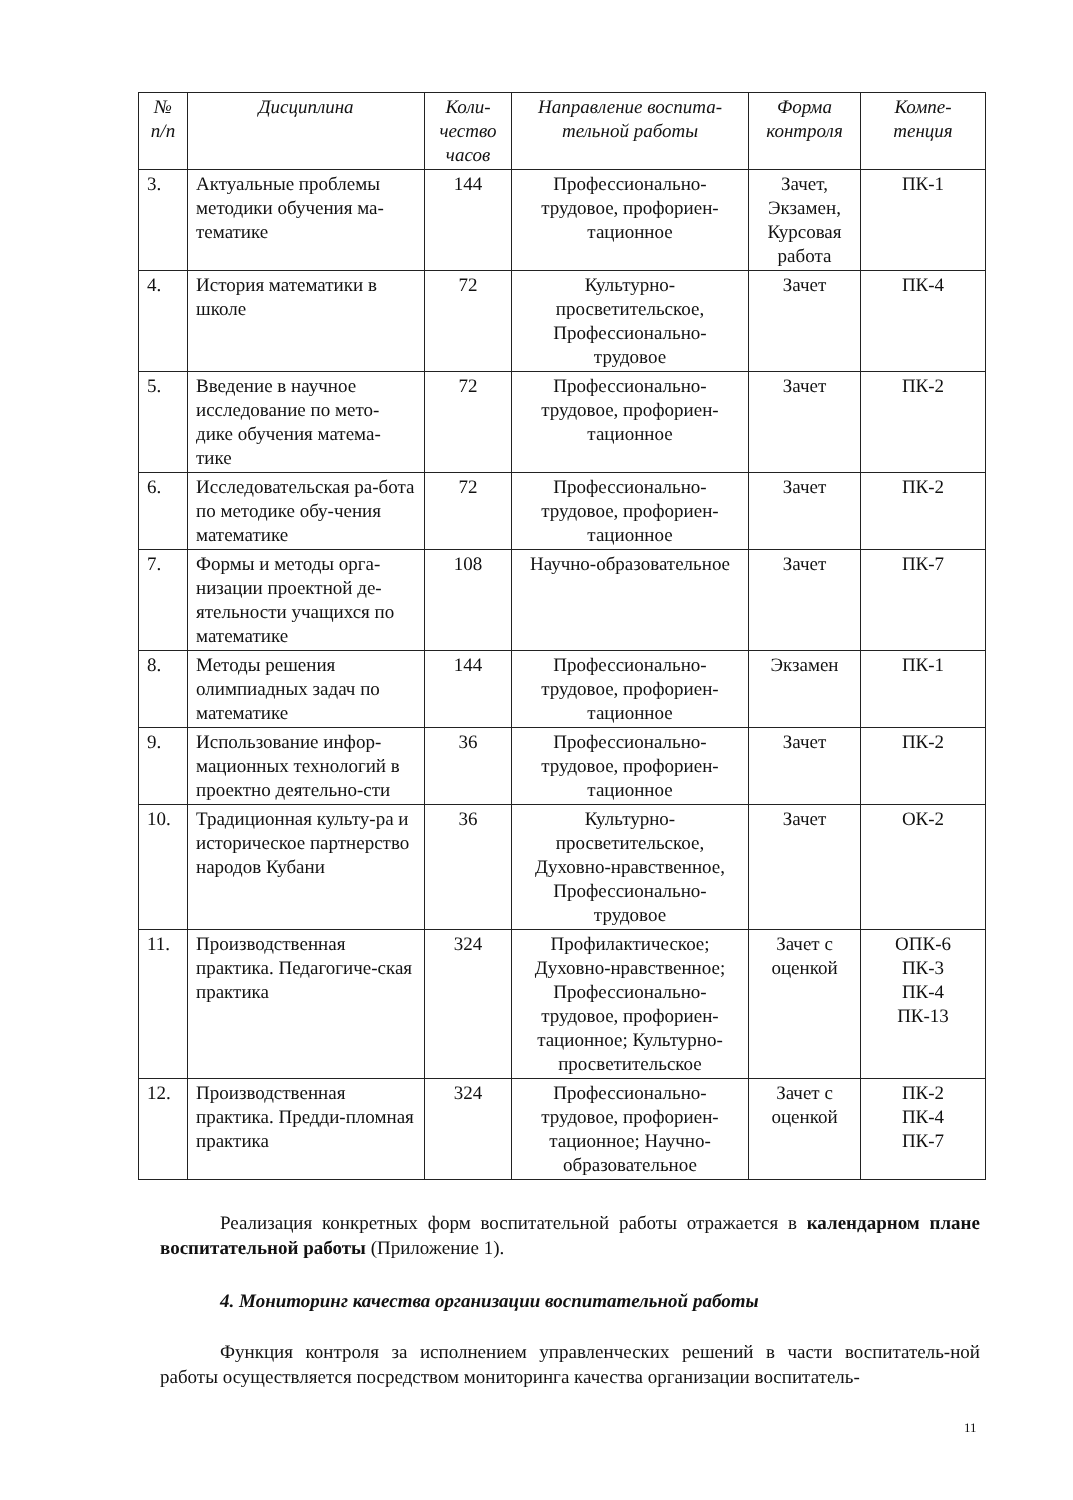| № п/п | Дисциплина | Коли-чество часов | Направление воспита-тельной работы | Форма контроля | Компе-тенция |
| --- | --- | --- | --- | --- | --- |
| 3. | Актуальные проблемы методики обучения ма-тематике | 144 | Профессионально-трудовое, профориен-тационное | Зачет, Экзамен, Курсовая работа | ПК-1 |
| 4. | История математики в школе | 72 | Культурно-просветительское, Профессионально-трудовое | Зачет | ПК-4 |
| 5. | Введение в научное исследование по мето-дике обучения матема-тике | 72 | Профессионально-трудовое, профориен-тационное | Зачет | ПК-2 |
| 6. | Исследовательская ра-бота по методике обу-чения математике | 72 | Профессионально-трудовое, профориен-тационное | Зачет | ПК-2 |
| 7. | Формы и методы орга-низации проектной де-ятельности учащихся по математике | 108 | Научно-образовательное | Зачет | ПК-7 |
| 8. | Методы решения олимпиадных задач по математике | 144 | Профессионально-трудовое, профориен-тационное | Экзамен | ПК-1 |
| 9. | Использование инфор-мационных технологий в проектно деятельно-сти | 36 | Профессионально-трудовое, профориен-тационное | Зачет | ПК-2 |
| 10. | Традиционная культу-ра и историческое партнерство народов Кубани | 36 | Культурно-просветительское, Духовно-нравственное, Профессионально-трудовое | Зачет | ОК-2 |
| 11. | Производственная практика. Педагогиче-ская практика | 324 | Профилактическое; Духовно-нравственное; Профессионально-трудовое, профориен-тационное; Культурно-просветительское | Зачет с оценкой | ОПК-6 ПК-3 ПК-4 ПК-13 |
| 12. | Производственная практика. Предди-пломная практика | 324 | Профессионально-трудовое, профориен-тационное; Научно-образовательное | Зачет с оценкой | ПК-2 ПК-4 ПК-7 |
Реализация конкретных форм воспитательной работы отражается в календарном плане воспитательной работы (Приложение 1).
4. Мониторинг качества организации воспитательной работы
Функция контроля за исполнением управленческих решений в части воспитатель-ной работы осуществляется посредством мониторинга качества организации воспитатель-
11